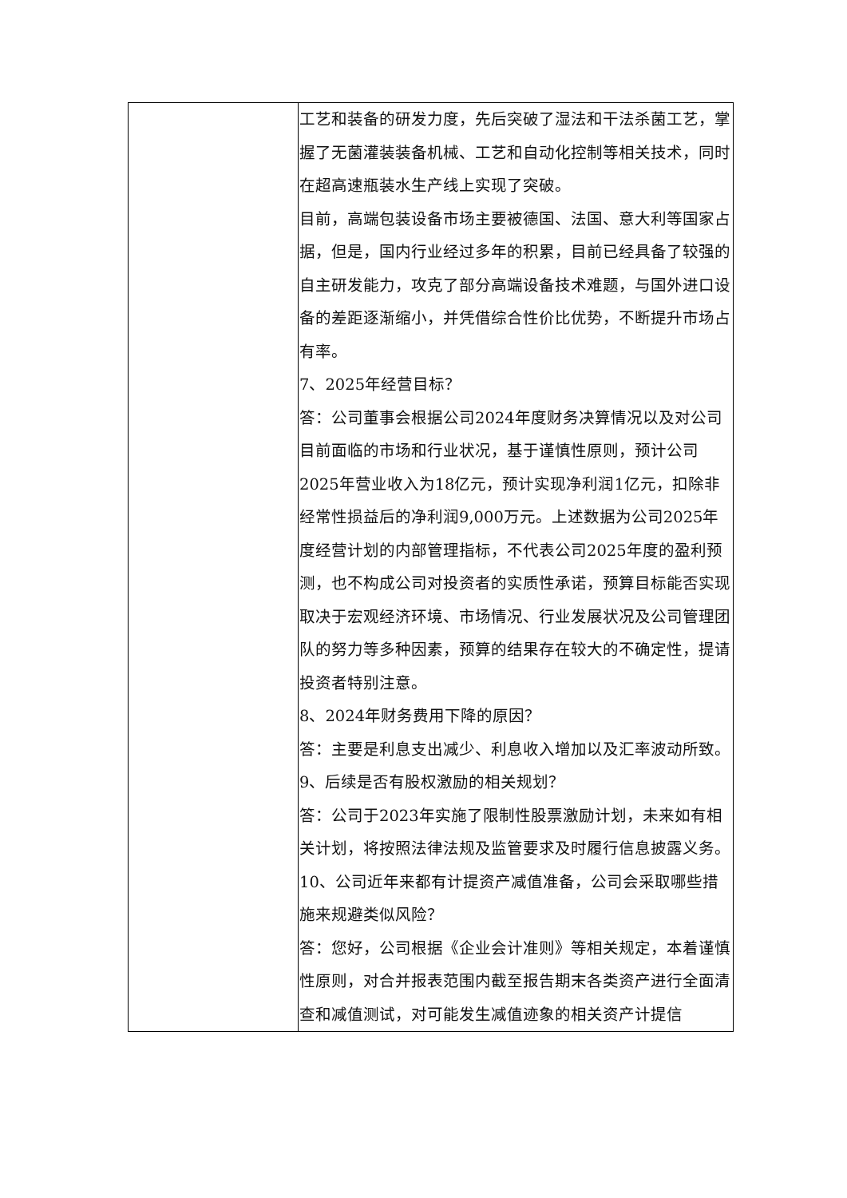| | 工艺和装备的研发力度，先后突破了湿法和干法杀菌工艺，掌握了无菌灌装装备机械、工艺和自动化控制等相关技术，同时在超高速瓶装水生产线上实现了突破。 目前，高端包装设备市场主要被德国、法国、意大利等国家占据，但是，国内行业经过多年的积累，目前已经具备了较强的自主研发能力，攻克了部分高端设备技术难题，与国外进口设备的差距逐渐缩小，并凭借综合性价比优势，不断提升市场占有率。 7、2025年经营目标？ 答：公司董事会根据公司2024年度财务决算情况以及对公司目前面临的市场和行业状况，基于谨慎性原则，预计公司2025年营业收入为18亿元，预计实现净利润1亿元，扣除非经常性损益后的净利润9,000万元。上述数据为公司2025年度经营计划的内部管理指标，不代表公司2025年度的盈利预测，也不构成公司对投资者的实质性承诺，预算目标能否实现取决于宏观经济环境、市场情况、行业发展状况及公司管理团队的努力等多种因素，预算的结果存在较大的不确定性，提请投资者特别注意。 8、2024年财务费用下降的原因？ 答：主要是利息支出减少、利息收入增加以及汇率波动所致。 9、后续是否有股权激励的相关规划？ 答：公司于2023年实施了限制性股票激励计划，未来如有相关计划，将按照法律法规及监管要求及时履行信息披露义务。 10、公司近年来都有计提资产减值准备，公司会采取哪些措施来规避类似风险？ 答：您好，公司根据《企业会计准则》等相关规定，本着谨慎性原则，对合并报表范围内截至报告期末各类资产进行全面清查和减值测试，对可能发生减值迹象的相关资产计提信 |